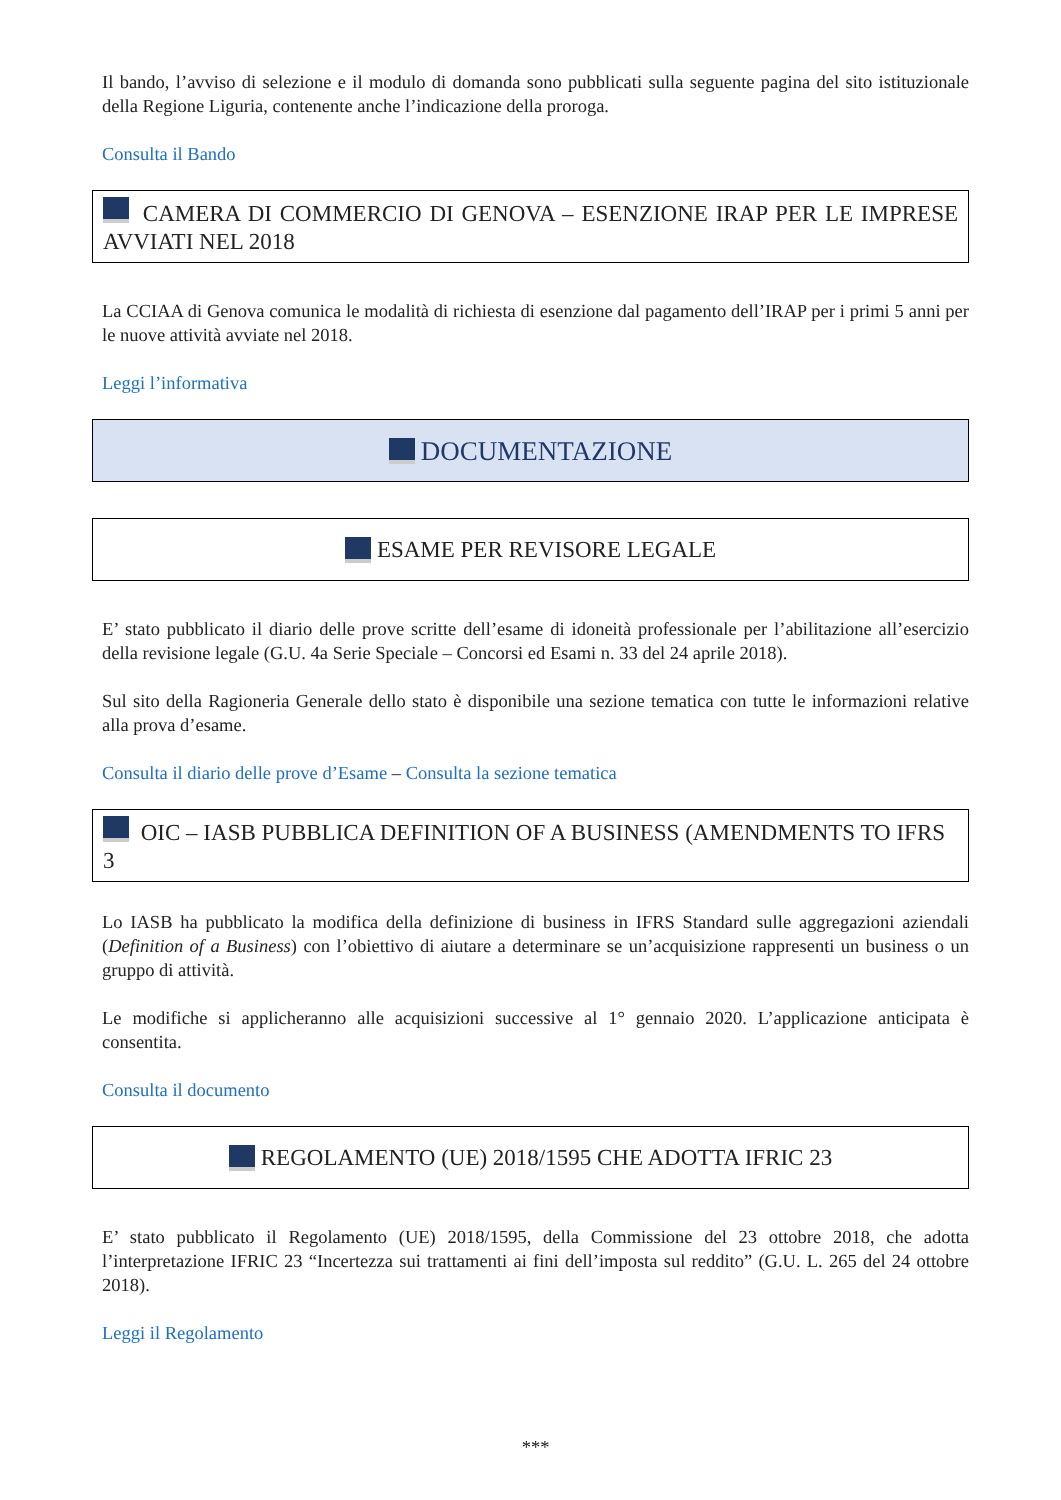Il bando, l’avviso di selezione e il modulo di domanda sono pubblicati sulla seguente pagina del sito istituzionale della Regione Liguria, contenente anche l’indicazione della proroga.
Consulta il Bando
CAMERA DI COMMERCIO DI GENOVA – ESENZIONE IRAP PER LE IMPRESE AVVIATI NEL 2018
La CCIAA di Genova comunica le modalità di richiesta di esenzione dal pagamento dell’IRAP per i primi 5 anni per le nuove attività avviate nel 2018.
Leggi l’informativa
DOCUMENTAZIONE
ESAME PER REVISORE LEGALE
E’ stato pubblicato il diario delle prove scritte dell’esame di idoneità professionale per l’abilitazione all’esercizio della revisione legale (G.U. 4a Serie Speciale – Concorsi ed Esami n. 33 del 24 aprile 2018).
Sul sito della Ragioneria Generale dello stato è disponibile una sezione tematica con tutte le informazioni relative alla prova d’esame.
Consulta il diario delle prove d’Esame – Consulta la sezione tematica
OIC – IASB PUBBLICA DEFINITION OF A BUSINESS (AMENDMENTS TO IFRS 3
Lo IASB ha pubblicato la modifica della definizione di business in IFRS Standard sulle aggregazioni aziendali (Definition of a Business) con l’obiettivo di aiutare a determinare se un’acquisizione rappresenti un business o un gruppo di attività.
Le modifiche si applicheranno alle acquisizioni successive al 1° gennaio 2020. L’applicazione anticipata è consentita.
Consulta il documento
REGOLAMENTO (UE) 2018/1595 CHE ADOTTA IFRIC 23
E’ stato pubblicato il Regolamento (UE) 2018/1595, della Commissione del 23 ottobre 2018, che adotta l’interpretazione IFRIC 23 “Incertezza sui trattamenti ai fini dell’imposta sul reddito” (G.U. L. 265 del 24 ottobre 2018).
Leggi il Regolamento
***